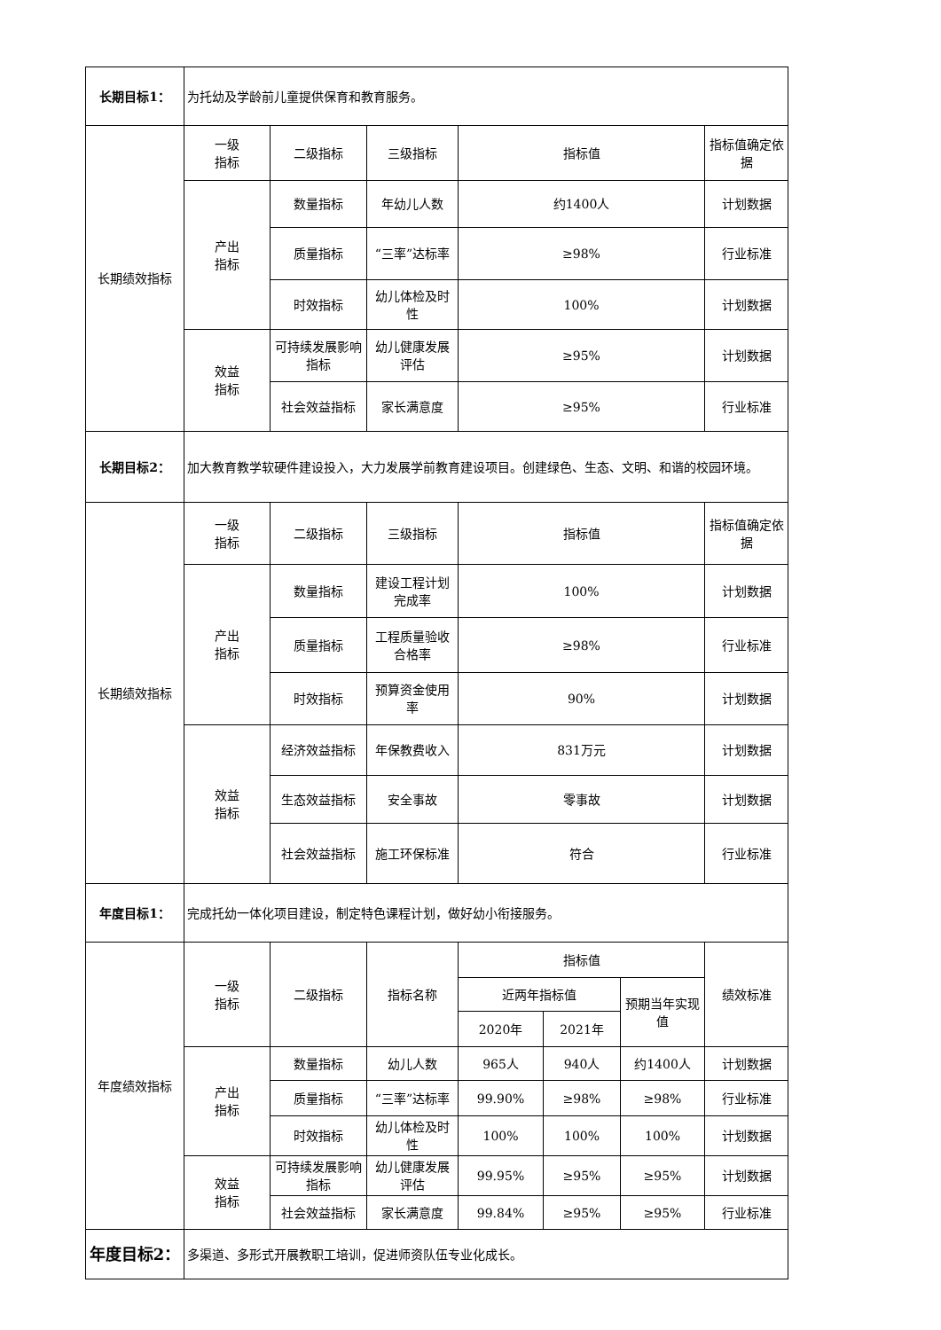| 长期目标1： | 为托幼及学龄前儿童提供保育和教育服务。 | | | | | | |
| 长期绩效指标 | 一级 指标 | 二级指标 | 三级指标 | 指标值 | | | 指标值确定依据 |
| | 产出 指标 | 数量指标 | 年幼儿人数 | 约1400人 | | | 计划数据 |
| | | 质量指标 | “三率”达标率 | ≥98% | | | 行业标准 |
| | | 时效指标 | 幼儿体检及时性 | 100% | | | 计划数据 |
| | 效益 指标 | 可持续发展影响指标 | 幼儿健康发展评估 | ≥95% | | | 计划数据 |
| | | 社会效益指标 | 家长满意度 | ≥95% | | | 行业标准 |
| 长期目标2： | 加大教育教学软硬件建设投入，大力发展学前教育建设项目。创建绿色、生态、文明、和谐的校园环境。 | | | | | | |
| 长期绩效指标 | 一级 指标 | 二级指标 | 三级指标 | 指标值 | | | 指标值确定依据 |
| | 产出 指标 | 数量指标 | 建设工程计划完成率 | 100% | | | 计划数据 |
| | | 质量指标 | 工程质量验收合格率 | ≥98% | | | 行业标准 |
| | | 时效指标 | 预算资金使用率 | 90% | | | 计划数据 |
| | 效益 指标 | 经济效益指标 | 年保教费收入 | 831万元 | | | 计划数据 |
| | | 生态效益指标 | 安全事故 | 零事故 | | | 计划数据 |
| | | 社会效益指标 | 施工环保标准 | 符合 | | | 行业标准 |
| 年度目标1： | 完成托幼一体化项目建设，制定特色课程计划，做好幼小衔接服务。 | | | | | | |
| 年度绩效指标 | 一级 指标 | 二级指标 | 指标名称 | 指标值 | | | 绩效标准 |
| | | | | 近两年指标值 | | 预期当年实现值 | |
| | | | | 2020年 | 2021年 | | |
| | 产出 指标 | 数量指标 | 幼儿人数 | 965人 | 940人 | 约1400人 | 计划数据 |
| | | 质量指标 | “三率”达标率 | 99.90% | ≥98% | ≥98% | 行业标准 |
| | | 时效指标 | 幼儿体检及时性 | 100% | 100% | 100% | 计划数据 |
| | 效益 指标 | 可持续发展影响指标 | 幼儿健康发展评估 | 99.95% | ≥95% | ≥95% | 计划数据 |
| | | 社会效益指标 | 家长满意度 | 99.84% | ≥95% | ≥95% | 行业标准 |
| 年度目标2： | 多渠道、多形式开展教职工培训，促进师资队伍专业化成长。 | | | | | | |